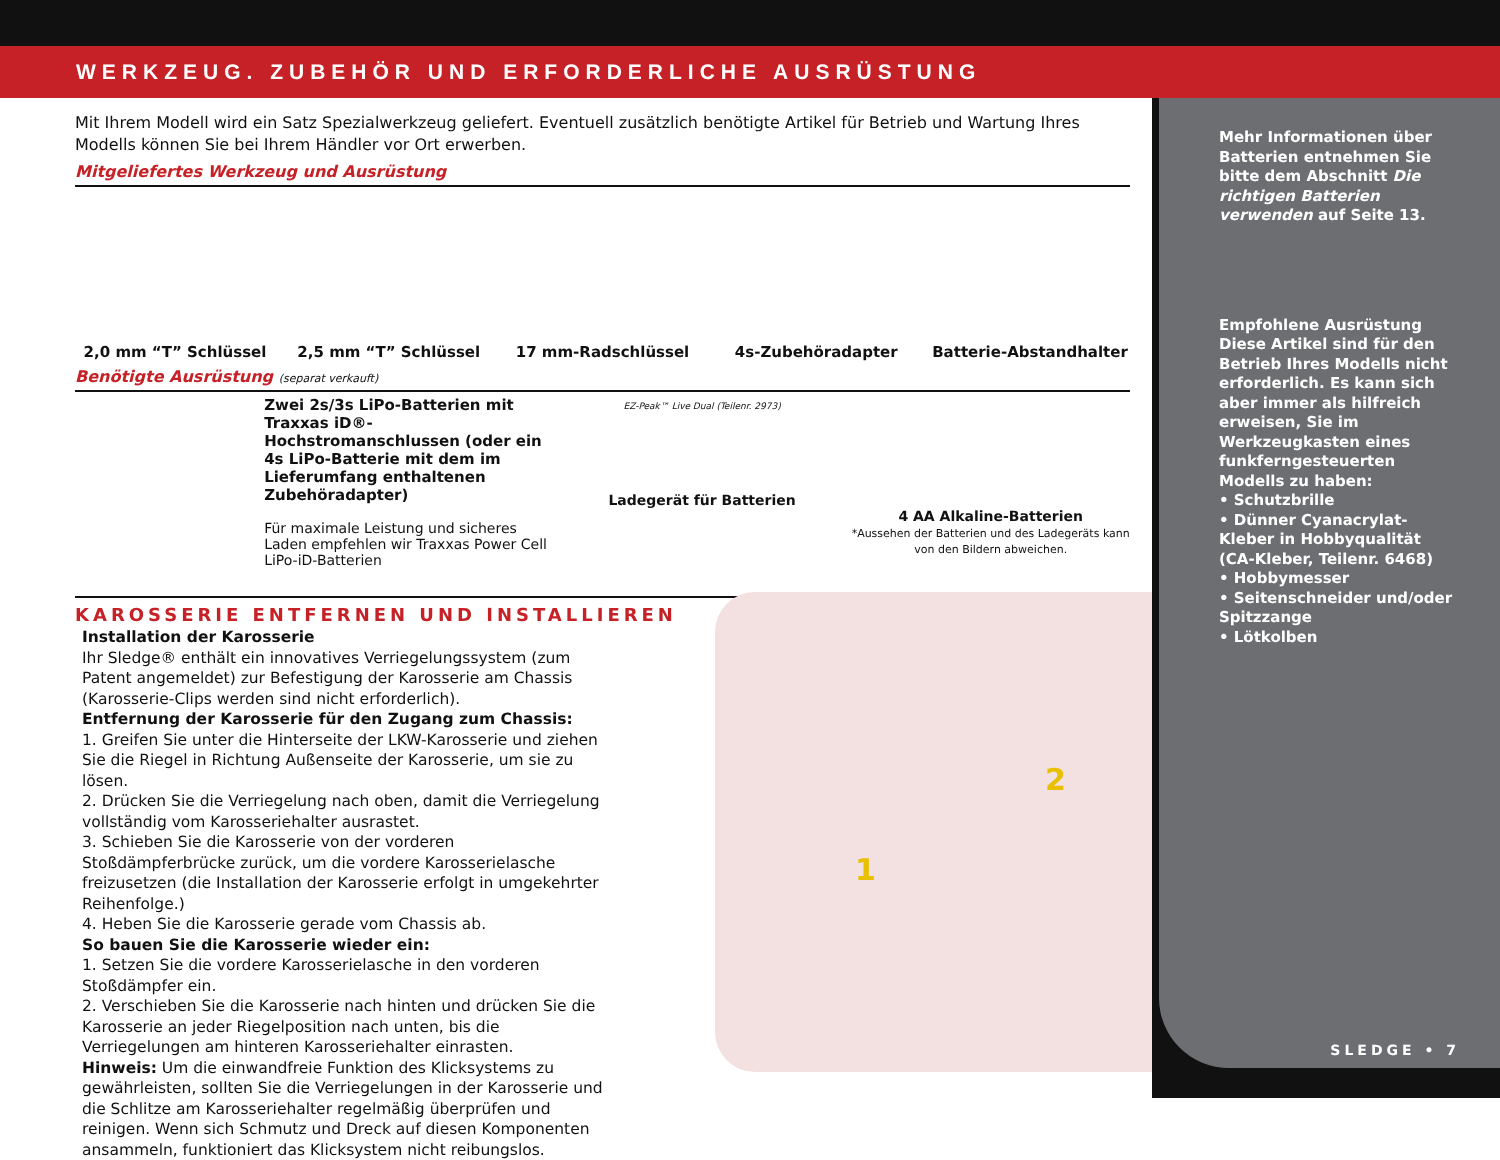WERKZEUG. ZUBEHÖR UND ERFORDERLICHE AUSRÜSTUNG
Mit Ihrem Modell wird ein Satz Spezialwerkzeug geliefert. Eventuell zusätzlich benötigte Artikel für Betrieb und Wartung Ihres Modells können Sie bei Ihrem Händler vor Ort erwerben.
Mitgeliefertes Werkzeug und Ausrüstung
2,0 mm “T” Schlüssel
2,5 mm “T” Schlüssel
17 mm-Radschlüssel
4s-Zubehöradapter
Batterie-Abstandhalter
Benötigte Ausrüstung (separat verkauft)
Zwei 2s/3s LiPo-Batterien mit Traxxas iD®-Hochstromanschlussen (oder ein 4s LiPo-Batterie mit dem im Lieferumfang enthaltenen Zubehöradapter)
Für maximale Leistung und sicheres Laden empfehlen wir Traxxas Power Cell LiPo-iD-Batterien
EZ-Peak™ Live Dual (Teilenr. 2973)
Ladegerät für Batterien
4 AA Alkaline-Batterien
*Aussehen der Batterien und des Ladegeräts kann von den Bildern abweichen.
KAROSSERIE ENTFERNEN UND INSTALLIEREN
Installation der Karosserie
Ihr Sledge® enthält ein innovatives Verriegelungssystem (zum Patent angemeldet) zur Befestigung der Karosserie am Chassis (Karosserie-Clips werden sind nicht erforderlich).
Entfernung der Karosserie für den Zugang zum Chassis:
1. Greifen Sie unter die Hinterseite der LKW-Karosserie und ziehen Sie die Riegel in Richtung Außenseite der Karosserie, um sie zu lösen.
2. Drücken Sie die Verriegelung nach oben, damit die Verriegelung vollständig vom Karosseriehalter ausrastet.
3. Schieben Sie die Karosserie von der vorderen Stoßdämpferbrücke zurück, um die vordere Karosserielasche freizusetzen (die Installation der Karosserie erfolgt in umgekehrter Reihenfolge.)
4. Heben Sie die Karosserie gerade vom Chassis ab.
So bauen Sie die Karosserie wieder ein:
1. Setzen Sie die vordere Karosserielasche in den vorderen Stoßdämpfer ein.
2. Verschieben Sie die Karosserie nach hinten und drücken Sie die Karosserie an jeder Riegelposition nach unten, bis die Verriegelungen am hinteren Karosseriehalter einrasten.
Hinweis: Um die einwandfreie Funktion des Klicksystems zu gewährleisten, sollten Sie die Verriegelungen in der Karosserie und die Schlitze am Karosseriehalter regelmäßig überprüfen und reinigen. Wenn sich Schmutz und Dreck auf diesen Komponenten ansammeln, funktioniert das Klicksystem nicht reibungslos.
1
2
Mehr Informationen über Batterien entnehmen Sie bitte dem Abschnitt Die richtigen Batterien verwenden auf Seite 13.
Empfohlene Ausrüstung
Diese Artikel sind für den Betrieb Ihres Modells nicht erforderlich. Es kann sich aber immer als hilfreich erweisen, Sie im Werkzeugkasten eines funkferngesteuerten Modells zu haben:
• Schutzbrille
• Dünner Cyanacrylat-Kleber in Hobbyqualität (CA-Kleber, Teilenr. 6468)
• Hobbymesser
• Seitenschneider und/oder Spitzzange
• Lötkolben
SLEDGE • 7